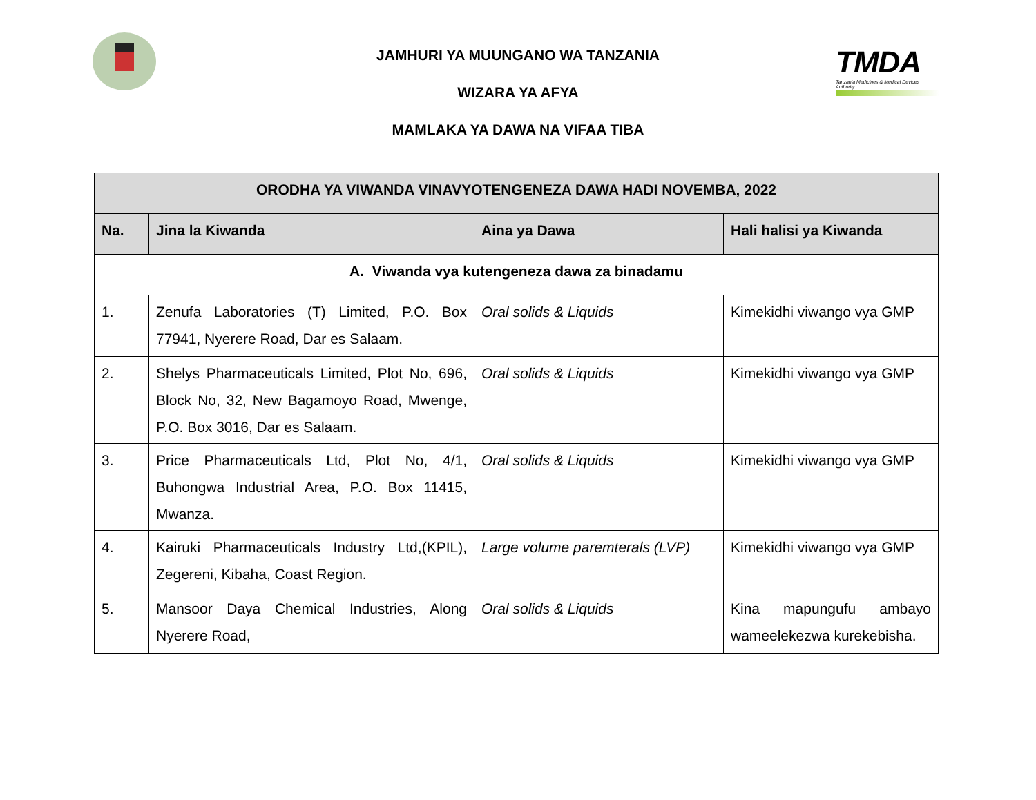TMDA
Tanzania Medicines & Medical Devices Authority
JAMHURI YA MUUNGANO WA TANZANIA
WIZARA YA AFYA
MAMLAKA YA DAWA NA VIFAA TIBA
| ORODHA YA VIWANDA VINAVYOTENGENEZA DAWA HADI NOVEMBA, 2022 | | | |
| --- | --- | --- | --- |
| Na. | Jina la Kiwanda | Aina ya Dawa | Hali halisi ya Kiwanda |
| A. Viwanda vya kutengeneza dawa za binadamu | | | |
| 1. | Zenufa Laboratories (T) Limited, P.O. Box 77941, Nyerere Road, Dar es Salaam. | Oral solids & Liquids | Kimekidhi viwango vya GMP |
| 2. | Shelys Pharmaceuticals Limited, Plot No, 696, Block No, 32, New Bagamoyo Road, Mwenge, P.O. Box 3016, Dar es Salaam. | Oral solids & Liquids | Kimekidhi viwango vya GMP |
| 3. | Price Pharmaceuticals Ltd, Plot No, 4/1, Buhongwa Industrial Area, P.O. Box 11415, Mwanza. | Oral solids & Liquids | Kimekidhi viwango vya GMP |
| 4. | Kairuki Pharmaceuticals Industry Ltd,(KPIL), Zegereni, Kibaha, Coast Region. | Large volume paremterals (LVP) | Kimekidhi viwango vya GMP |
| 5. | Mansoor Daya Chemical Industries, Along Nyerere Road, | Oral solids & Liquids | Kina mapungufu ambayo wameelekezwa kurekebisha. |